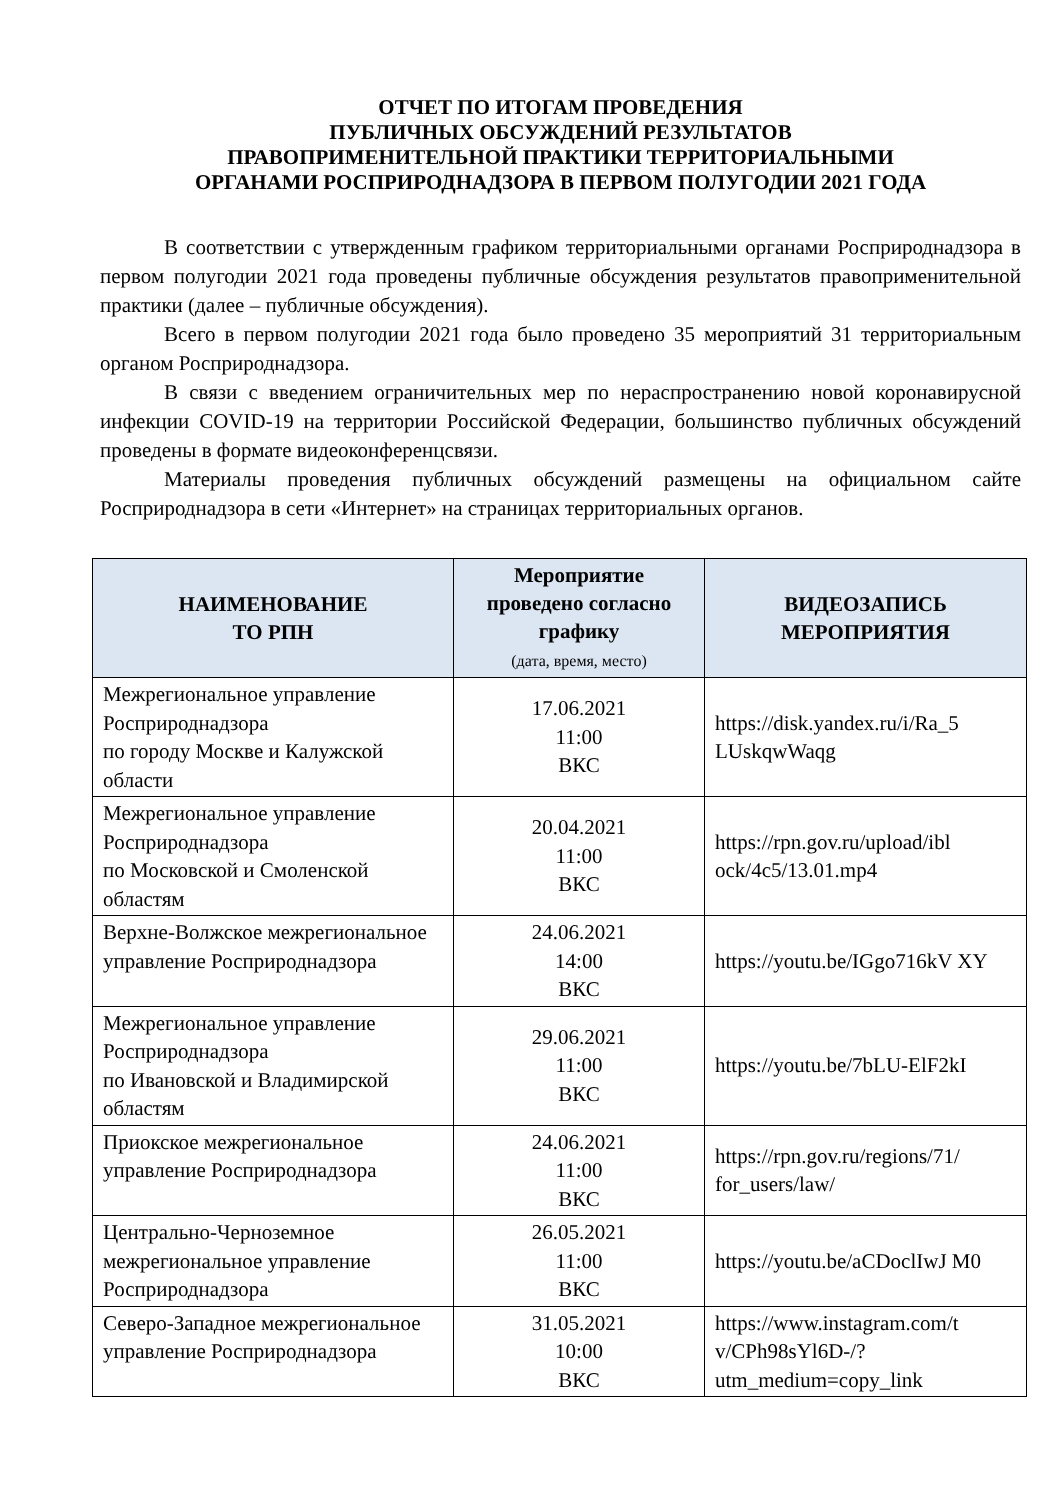ОТЧЕТ ПО ИТОГАМ ПРОВЕДЕНИЯ
ПУБЛИЧНЫХ ОБСУЖДЕНИЙ РЕЗУЛЬТАТОВ
ПРАВОПРИМЕНИТЕЛЬНОЙ ПРАКТИКИ ТЕРРИТОРИАЛЬНЫМИ
ОРГАНАМИ РОСПРИРОДНАДЗОРА В ПЕРВОМ ПОЛУГОДИИ 2021 ГОДА
В соответствии с утвержденным графиком территориальными органами Росприроднадзора в первом полугодии 2021 года проведены публичные обсуждения результатов правоприменительной практики (далее – публичные обсуждения).
Всего в первом полугодии 2021 года было проведено 35 мероприятий 31 территориальным органом Росприроднадзора.
В связи с введением ограничительных мер по нераспространению новой коронавирусной инфекции COVID-19 на территории Российской Федерации, большинство публичных обсуждений проведены в формате видеоконференцсвязи.
Материалы проведения публичных обсуждений размещены на официальном сайте Росприроднадзора в сети «Интернет» на страницах территориальных органов.
| НАИМЕНОВАНИЕ ТО РПН | Мероприятие проведено согласно графику (дата, время, место) | ВИДЕОЗАПИСЬ МЕРОПРИЯТИЯ |
| --- | --- | --- |
| Межрегиональное управление Росприроднадзора по городу Москве и Калужской области | 17.06.2021 11:00 ВКС | https://disk.yandex.ru/i/Ra_5 LUskqwWaqg |
| Межрегиональное управление Росприроднадзора по Московской и Смоленской областям | 20.04.2021 11:00 ВКС | https://rpn.gov.ru/upload/ibl ock/4c5/13.01.mp4 |
| Верхне-Волжское межрегиональное управление Росприроднадзора | 24.06.2021 14:00 ВКС | https://youtu.be/IGgo716kV XY |
| Межрегиональное управление Росприроднадзора по Ивановской и Владимирской областям | 29.06.2021 11:00 ВКС | https://youtu.be/7bLU-ElF2kI |
| Приокское межрегиональное управление Росприроднадзора | 24.06.2021 11:00 ВКС | https://rpn.gov.ru/regions/71/ for_users/law/ |
| Центрально-Черноземное межрегиональное управление Росприроднадзора | 26.05.2021 11:00 ВКС | https://youtu.be/aCDoclIwJ M0 |
| Северо-Западное межрегиональное управление Росприроднадзора | 31.05.2021 10:00 ВКС | https://www.instagram.com/t v/CPh98sYl6D-/?utm_medium=copy_link |